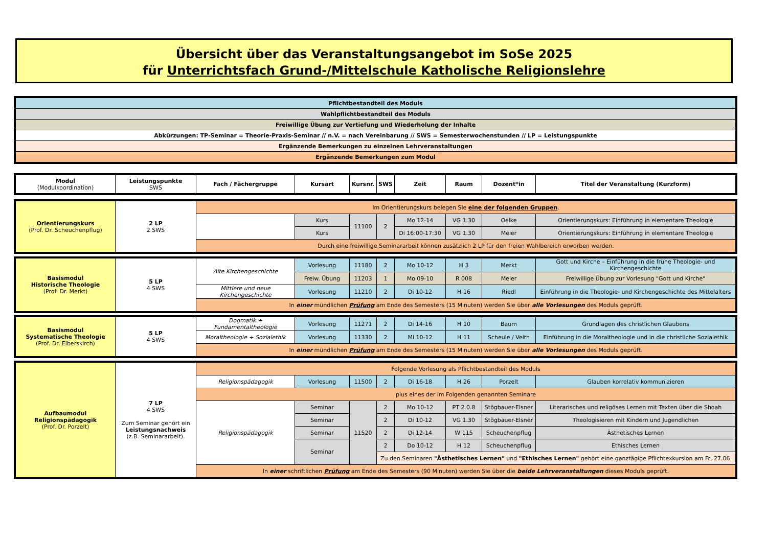Übersicht über das Veranstaltungsangebot im SoSe 2025
für Unterrichtsfach Grund-/Mittelschule Katholische Religionslehre
| Pflichtbestandteil des Moduls |
| Wahlpflichtbestandteil des Moduls |
| Freiwillige Übung zur Vertiefung und Wiederholung der Inhalte |
| Abkürzungen: TP-Seminar = Theorie-Praxis-Seminar // n.V. = nach Vereinbarung // SWS = Semesterwochenstunden // LP = Leistungspunkte |
| Ergänzende Bemerkungen zu einzelnen Lehrveranstaltungen |
| Ergänzende Bemerkungen zum Modul |
| Modul (Modulkoordination) | Leistungspunkte SWS | Fach / Fächergruppe | Kursart | Kursnr. | SWS | Zeit | Raum | Dozent*in | Titel der Veranstaltung (Kurzform) |
| --- | --- | --- | --- | --- | --- | --- | --- | --- | --- |
| Orientierungskurs (Prof. Dr. Scheuchenpflug) | 2 LP 2 SWS | Im Orientierungskurs belegen Sie eine der folgenden Gruppen . | | | | | | | |
| | | | Kurs | 11100 | 2 | Mo 12-14 | VG 1.30 | Oelke | Orientierungskurs: Einführung in elementare Theologie |
| | | | Kurs | | | Di 16:00-17:30 | VG 1.30 | Meier | Orientierungskurs: Einführung in elementare Theologie |
| | | Durch eine freiwillige Seminararbeit können zusätzlich 2 LP für den freien Wahlbereich erworben werden. | | | | | | | |
| Basismodul Historische Theologie (Prof. Dr. Merkt) | 5 LP 4 SWS | Alte Kirchengeschichte | Vorlesung | 11180 | 2 | Mo 10-12 | H 3 | Merkt | Gott und Kirche – Einführung in die frühe Theologie- und Kirchengeschichte |
| | | | Freiw. Übung | 11203 | 1 | Mo 09-10 | R 008 | Meier | Freiwillige Übung zur Vorlesung "Gott und Kirche" |
| | | Mittlere und neue Kirchengeschichte | Vorlesung | 11210 | 2 | Di 10-12 | H 16 | Riedl | Einführung in die Theologie- und Kirchengeschichte des Mittelalters |
| | | In einer mündlichen Prüfung am Ende des Semesters (15 Minuten) werden Sie über alle Vorlesungen des Moduls geprüft. | | | | | | | |
| Basismodul Systematische Theologie (Prof. Dr. Elberskirch) | 5 LP 4 SWS | Dogmatik + Fundamentaltheologie | Vorlesung | 11271 | 2 | Di 14-16 | H 10 | Baum | Grundlagen des christlichen Glaubens |
| | | Moraltheologie + Sozialethik | Vorlesung | 11330 | 2 | Mi 10-12 | H 11 | Scheule / Veith | Einführung in die Moraltheologie und in die christliche Sozialethik |
| | | In einer mündlichen Prüfung am Ende des Semesters (15 Minuten) werden Sie über alle Vorlesungen des Moduls geprüft. | | | | | | | |
| Aufbaumodul Religionspädagogik (Prof. Dr. Porzelt) | 7 LP 4 SWS Zum Seminar gehört ein Leistungsnachweis (z.B. Seminararbeit). | Folgende Vorlesung als Pflichtbestandteil des Moduls | | | | | | | |
| | | Religionspädagogik | Vorlesung | 11500 | 2 | Di 16-18 | H 26 | Porzelt | Glauben korrelativ kommunizieren |
| | | plus eines der im Folgenden genannten Seminare | | | | | | | |
| | | Religionspädagogik | Seminar | 11520 | 2 | Mo 10-12 | PT 2.0.8 | Stögbauer-Elsner | Literarisches und religöses Lernen mit Texten über die Shoah |
| | | | Seminar | | 2 | Di 10-12 | VG 1.30 | Stögbauer-Elsner | Theologisieren mit Kindern und Jugendlichen |
| | | | Seminar | | 2 | Di 12-14 | W 115 | Scheuchenpflug | Ästhetisches Lernen |
| | | | Seminar | | 2 | Do 10-12 | H 12 | Scheuchenpflug | Ethisches Lernen |
| | | | | | Zu den Seminaren "Ästhetisches Lernen" und "Ethisches Lernen" gehört eine ganztägige Pflichtexkursion am Fr, 27.06. | | | | |
| | | In einer schriftlichen Prüfung am Ende des Semesters (90 Minuten) werden Sie über die beide Lehrveranstaltungen dieses Moduls geprüft. | | | | | | | |